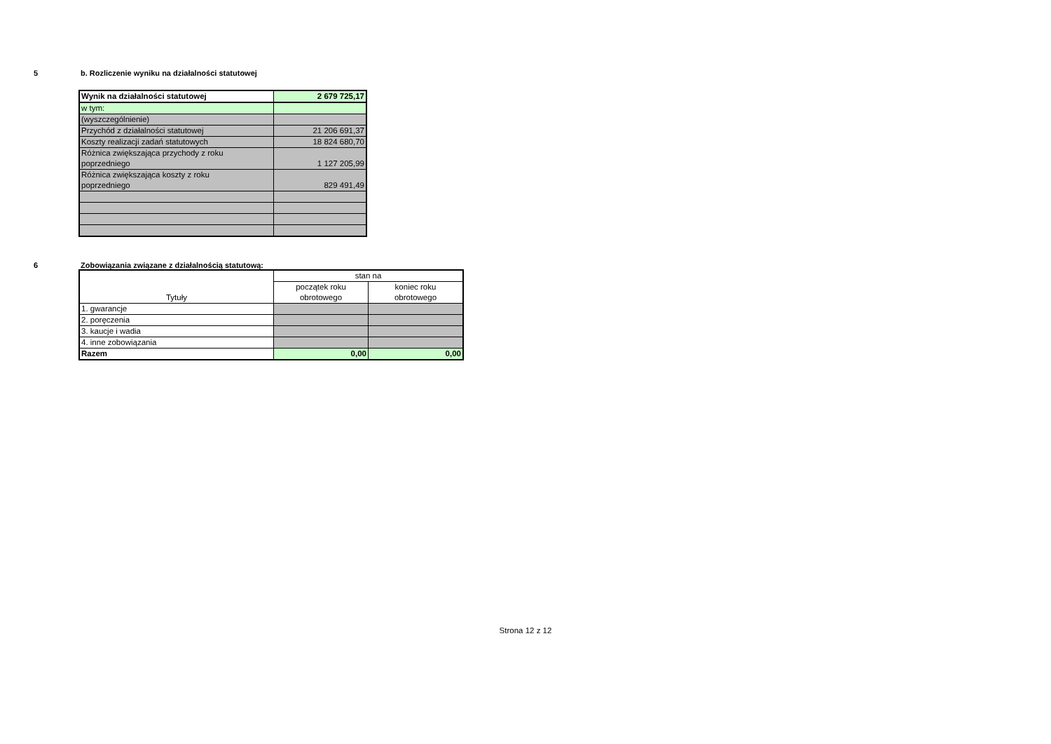5 b. Rozliczenie wyniku na działalności statutowej
| Wynik na działalności statutowej | 2 679 725,17 |
| w tym: | |
| (wyszczególnienie) | |
| Przychód z działalności statutowej | 21 206 691,37 |
| Koszty realizacji zadań statutowych | 18 824 680,70 |
| Różnica zwiększająca przychody z roku poprzedniego | 1 127 205,99 |
| Różnica zwiększająca koszty z roku poprzedniego | 829 491,49 |
6 Zobowiązania związane z działalnością statutową:
| Tytuły | stan na | |
| | początek roku obrotowego | koniec roku obrotowego |
| 1. gwarancje | | |
| 2. poręczenia | | |
| 3. kaucje i wadia | | |
| 4. inne zobowiązania | | |
| Razem | 0,00 | 0,00 |
Strona 12 z 12